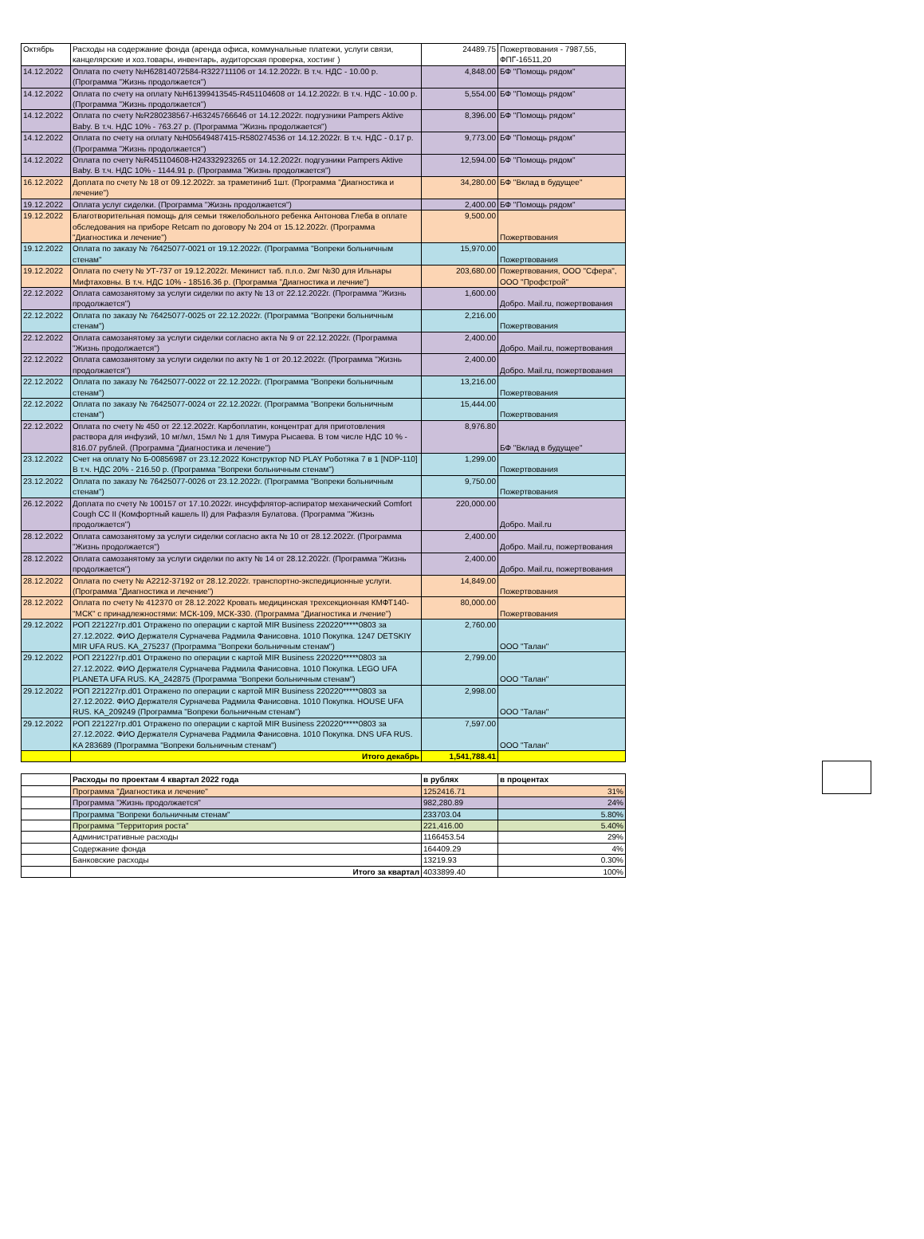| Октябрь | Расходы на содержание фонда (аренда офиса, коммунальные платежи, услуги связи, канцелярские и хоз.товары, инвентарь, аудиторская проверка, хостинг ) | 24489.75 | Пожертвования - 7987,55, ФПГ-16511,20 |
| 14.12.2022 | Оплата по счету №Н62814072584-R322711106 от 14.12.2022г. В т.ч. НДС - 10.00 р. (Программа "Жизнь продолжается") | 4,848.00 | БФ "Помощь рядом" |
| 14.12.2022 | Оплата по счету на оплату №Н61399413545-R451104608 от 14.12.2022г. В т.ч. НДС - 10.00 р. (Программа "Жизнь продолжается") | 5,554.00 | БФ "Помощь рядом" |
| 14.12.2022 | Оплата по счету №R280238567-Н63245766646 от 14.12.2022г. подгузники Pampers Aktive Baby. В т.ч. НДС 10% - 763.27 р. (Программа "Жизнь продолжается") | 8,396.00 | БФ "Помощь рядом" |
| 14.12.2022 | Оплата по счету на оплату №Н05649487415-R580274536 от 14.12.2022г. В т.ч. НДС - 0.17 р. (Программа "Жизнь продолжается") | 9,773.00 | БФ "Помощь рядом" |
| 14.12.2022 | Оплата по счету №R451104608-Н24332923265 от 14.12.2022г. подгузники Pampers Aktive Baby. В т.ч. НДС 10% - 1144.91 р. (Программа "Жизнь продолжается") | 12,594.00 | БФ "Помощь рядом" |
| 16.12.2022 | Доплата по счету № 18 от 09.12.2022г. за траметиниб 1шт. (Программа "Диагностика и лечение") | 34,280.00 | БФ "Вклад в будущее" |
| 19.12.2022 | Оплата услуг сиделки. (Программа "Жизнь продолжается") | 2,400.00 | БФ "Помощь рядом" |
| 19.12.2022 | Благотворительная помощь для семьи тяжелобольного ребенка Антонова Глеба в оплате обследования на приборе Retcam по договору № 204 от 15.12.2022г. (Программа "Диагностика и лечение") | 9,500.00 | Пожертвования |
| 19.12.2022 | Оплата по заказу № 76425077-0021 от 19.12.2022г. (Программа "Вопреки больничным стенам" | 15,970.00 | Пожертвования |
| 19.12.2022 | Оплата по счету № УТ-737 от 19.12.2022г. Мекинист таб. п.п.о. 2мг №30 для Ильнары Мифтаховны. В т.ч. НДС 10% - 18516.36 р. (Программа "Диагностика и лечние") | 203,680.00 | Пожертвования, ООО "Сфера", ООО "Профстрой" |
| 22.12.2022 | Оплата самозанятому за услуги сиделки по акту № 13 от 22.12.2022г. (Программа "Жизнь продолжается") | 1,600.00 | Добро. Mail.ru, пожертвования |
| 22.12.2022 | Оплата по заказу № 76425077-0025 от 22.12.2022г. (Программа "Вопреки больничным стенам") | 2,216.00 | Пожертвования |
| 22.12.2022 | Оплата самозанятому за услуги сиделки согласно акта № 9 от 22.12.2022г. (Программа "Жизнь продолжается") | 2,400.00 | Добро. Mail.ru, пожертвования |
| 22.12.2022 | Оплата самозанятому за услуги сиделки по акту № 1 от 20.12.2022г. (Программа "Жизнь продолжается") | 2,400.00 | Добро. Mail.ru, пожертвования |
| 22.12.2022 | Оплата по заказу № 76425077-0022 от 22.12.2022г. (Программа "Вопреки больничным стенам") | 13,216.00 | Пожертвования |
| 22.12.2022 | Оплата по заказу № 76425077-0024 от 22.12.2022г. (Программа "Вопреки больничным стенам") | 15,444.00 | Пожертвования |
| 22.12.2022 | Оплата по счету № 450 от 22.12.2022г. Карбоплатин, концентрат для приготовления раствора для инфузий, 10 мг/мл, 15мл № 1 для Тимура Рысаева. В том числе НДС 10 % - 816.07 рублей. (Программа "Диагностика и лечение") | 8,976.80 | БФ "Вклад в будущее" |
| 23.12.2022 | Счет на оплату No Б-00856987 от 23.12.2022 Конструктор ND PLAY Роботяка 7 в 1 [NDP-110] В т.ч. НДС 20% - 216.50 р. (Программа "Вопреки больничным стенам") | 1,299.00 | Пожертвования |
| 23.12.2022 | Оплата по заказу № 76425077-0026 от 23.12.2022г. (Программа "Вопреки больничным стенам") | 9,750.00 | Пожертвования |
| 26.12.2022 | Доплата по счету № 100157 от 17.10.2022г. инсуффлятор-аспиратор механический Comfort Cough CC II (Комфортный кашель II) для Рафаэля Булатова. (Программа "Жизнь продолжается") | 220,000.00 | Добро. Mail.ru |
| 28.12.2022 | Оплата самозанятому за услуги сиделки согласно акта № 10 от 28.12.2022г. (Программа "Жизнь продолжается") | 2,400.00 | Добро. Mail.ru, пожертвования |
| 28.12.2022 | Оплата самозанятому за услуги сиделки по акту № 14 от 28.12.2022г. (Программа "Жизнь продолжается") | 2,400.00 | Добро. Mail.ru, пожертвования |
| 28.12.2022 | Оплата по счету № А2212-37192 от 28.12.2022г. транспортно-экспедиционные услуги. (Программа "Диагностика и лечение") | 14,849.00 | Пожертвования |
| 28.12.2022 | Оплата по счету № 412370 от 28.12.2022 Кровать медицинская трехсекционная КМФТ140-"МСК" с принадлежностями: МСК-109, МСК-330. (Программа "Диагностика и лчение") | 80,000.00 | Пожертвования |
| 29.12.2022 | РОП 221227гр.d01 Отражено по операции с картой MIR Business 220220*****0803 за 27.12.2022. ФИО Держателя Сурначева Радмила Фанисовна. 1010 Покупка. 1247 DETSKIY MIR UFA RUS. KA_275237 (Программа "Вопреки больничным стенам") | 2,760.00 | ООО "Талан" |
| 29.12.2022 | РОП 221227гр.d01 Отражено по операции с картой MIR Business 220220*****0803 за 27.12.2022. ФИО Держателя Сурначева Радмила Фанисовна. 1010 Покупка. LEGO UFA PLANETA UFA RUS. KA_242875 (Программа "Вопреки больничным стенам") | 2,799.00 | ООО "Талан" |
| 29.12.2022 | РОП 221227гр.d01 Отражено по операции с картой MIR Business 220220*****0803 за 27.12.2022. ФИО Держателя Сурначева Радмила Фанисовна. 1010 Покупка. HOUSE UFA RUS. KA_209249 (Программа "Вопреки больничным стенам") | 2,998.00 | ООО "Талан" |
| 29.12.2022 | РОП 221227гр.d01 Отражено по операции с картой MIR Business 220220*****0803 за 27.12.2022. ФИО Держателя Сурначева Радмила Фанисовна. 1010 Покупка. DNS UFA RUS. KA 283689 (Программа "Вопреки больничным стенам") | 7,597.00 | ООО "Талан" |
| | Итого декабрь | 1,541,788.41 | |
| | Расходы по проектам 4 квартал 2022 года | в рублях | в процентах |
| | Программа "Диагностика и лечение" | 1252416.71 | 31% |
| | Программа "Жизнь продолжается" | 982,280.89 | 24% |
| | Программа "Вопреки больничным стенам" | 233703.04 | 5.80% |
| | Программа "Территория роста" | 221,416.00 | 5.40% |
| | Административные расходы | 1166453.54 | 29% |
| | Содержание фонда | 164409.29 | 4% |
| | Банковские расходы | 13219.93 | 0.30% |
| | Итого за квартал | 4033899.40 | 100% |